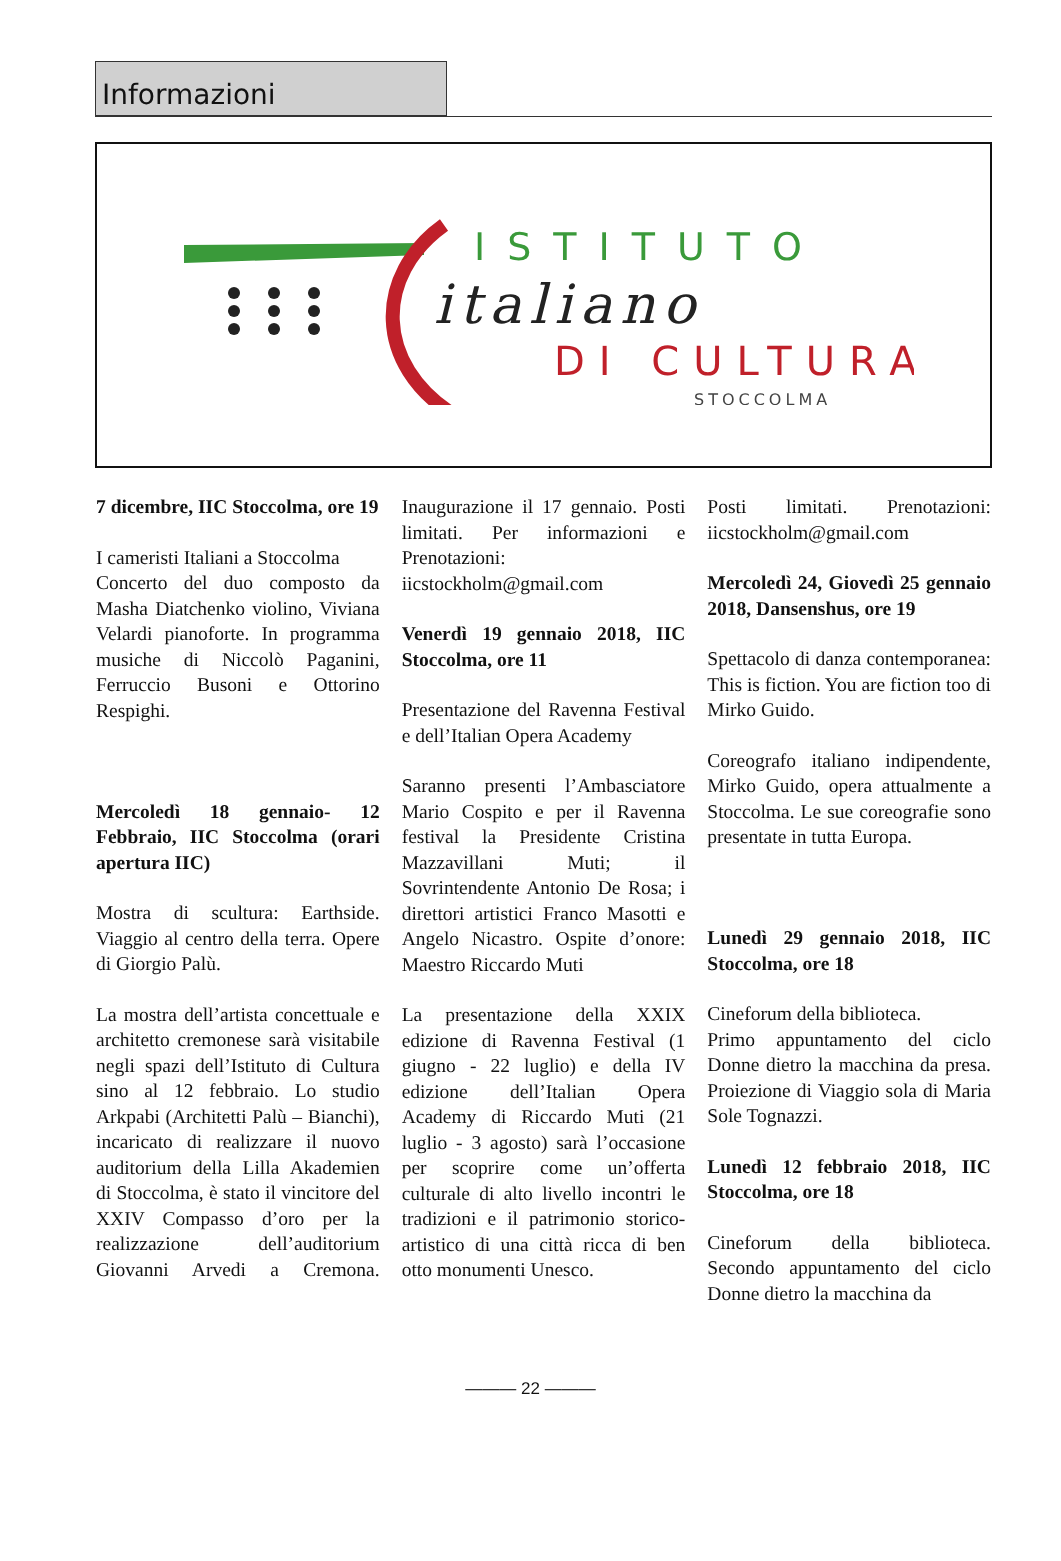Informazioni
ISTITUTO
italiano
DI CULTURA
STOCCOLMA
7 dicembre, IIC Stoccolma, ore 19
I cameristi Italiani a Stoccolma
Concerto del duo composto da Masha Diatchenko violino, Viviana Velardi pianoforte. In programma musiche di Niccolò Paganini, Ferruccio Busoni e Ottorino Respighi.
Mercoledì 18 gennaio- 12 Febbraio, IIC Stoccolma (orari apertura IIC)
Mostra di scultura: Earthside. Viaggio al centro della terra. Opere di Giorgio Palù.
La mostra dell’artista concettuale e architetto cremonese sarà visitabile negli spazi dell’Istituto di Cultura sino al 12 febbraio. Lo studio Arkpabi (Architetti Palù – Bianchi), incaricato di realizzare il nuovo auditorium della Lilla Akademien di Stoccolma, è stato il vincitore del XXIV Compasso d’oro per la realizzazione dell’auditorium Giovanni Arvedi a Cremona. Inaugurazione il 17 gennaio. Posti limitati. Per informazioni e Prenotazioni: iicstockholm@gmail.com
Venerdì 19 gennaio 2018, IIC Stoccolma, ore 11
Presentazione del Ravenna Festival e dell’Italian Opera Academy
Saranno presenti l’Ambasciatore Mario Cospito e per il Ravenna festival la Presidente Cristina Mazzavillani Muti; il Sovrintendente Antonio De Rosa; i direttori artistici Franco Masotti e Angelo Nicastro. Ospite d’onore: Maestro Riccardo Muti
La presentazione della XXIX edizione di Ravenna Festival (1 giugno - 22 luglio) e della IV edizione dell’Italian Opera Academy di Riccardo Muti (21 luglio - 3 agosto) sarà l’occasione per scoprire come un’offerta culturale di alto livello incontri le tradizioni e il patrimonio storico-artistico di una città ricca di ben otto monumenti Unesco.
Posti limitati. Prenotazioni: iicstockholm@gmail.com
Mercoledì 24, Giovedì 25 gennaio 2018, Dansenshus, ore 19
Spettacolo di danza contemporanea: This is fiction. You are fiction too di Mirko Guido.
Coreografo italiano indipendente, Mirko Guido, opera attualmente a Stoccolma. Le sue coreografie sono presentate in tutta Europa.
Lunedì 29 gennaio 2018, IIC Stoccolma, ore 18
Cineforum della biblioteca.
Primo appuntamento del ciclo Donne dietro la macchina da presa. Proiezione di Viaggio sola di Maria Sole Tognazzi.
Lunedì 12 febbraio 2018, IIC Stoccolma, ore 18
Cineforum della biblioteca. Secondo appuntamento del ciclo Donne dietro la macchina da
——— 22 ———